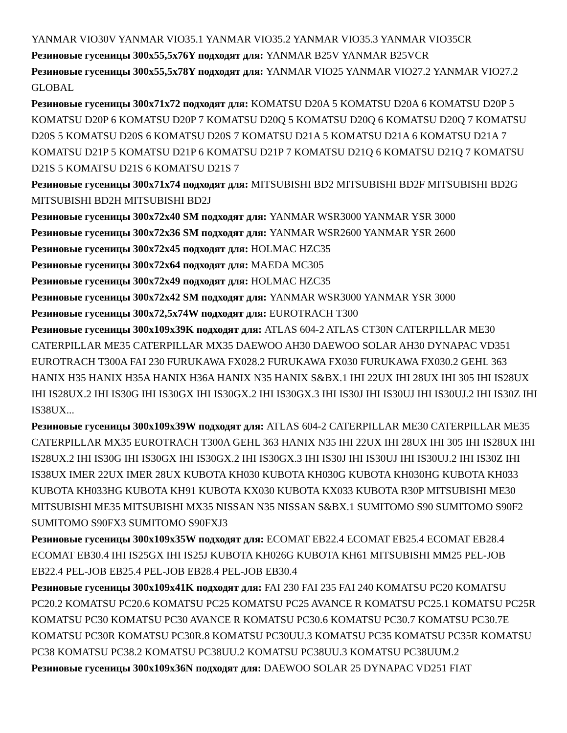YANMAR VIO30V YANMAR VIO35.1 YANMAR VIO35.2 YANMAR VIO35.3 YANMAR VIO35CR
Резиновые гусеницы 300x55,5x76Y подходят для: YANMAR B25V YANMAR B25VCR
Резиновые гусеницы 300x55,5x78Y подходят для: YANMAR VIO25 YANMAR VIO27.2 YANMAR VIO27.2 GLOBAL
Резиновые гусеницы 300x71x72 подходят для: KOMATSU D20A 5 KOMATSU D20A 6 KOMATSU D20P 5 KOMATSU D20P 6 KOMATSU D20P 7 KOMATSU D20Q 5 KOMATSU D20Q 6 KOMATSU D20Q 7 KOMATSU D20S 5 KOMATSU D20S 6 KOMATSU D20S 7 KOMATSU D21A 5 KOMATSU D21A 6 KOMATSU D21A 7 KOMATSU D21P 5 KOMATSU D21P 6 KOMATSU D21P 7 KOMATSU D21Q 6 KOMATSU D21Q 7 KOMATSU D21S 5 KOMATSU D21S 6 KOMATSU D21S 7
Резиновые гусеницы 300x71x74 подходят для: MITSUBISHI BD2 MITSUBISHI BD2F MITSUBISHI BD2G MITSUBISHI BD2H MITSUBISHI BD2J
Резиновые гусеницы 300x72x40 SM подходят для: YANMAR WSR3000 YANMAR YSR 3000
Резиновые гусеницы 300x72x36 SM подходят для: YANMAR WSR2600 YANMAR YSR 2600
Резиновые гусеницы 300x72x45 подходят для: HOLMAC HZC35
Резиновые гусеницы 300x72x64 подходят для: MAEDA MC305
Резиновые гусеницы 300x72x49 подходят для: HOLMAC HZC35
Резиновые гусеницы 300x72x42 SM подходят для: YANMAR WSR3000 YANMAR YSR 3000
Резиновые гусеницы 300x72,5x74W подходят для: EUROTRACH T300
Резиновые гусеницы 300x109x39K подходят для: ATLAS 604-2 ATLAS CT30N CATERPILLAR ME30 CATERPILLAR ME35 CATERPILLAR MX35 DAEWOO AH30 DAEWOO SOLAR AH30 DYNAPAC VD351 EUROTRACH T300A FAI 230 FURUKAWA FX028.2 FURUKAWA FX030 FURUKAWA FX030.2 GEHL 363 HANIX H35 HANIX H35A HANIX H36A HANIX N35 HANIX S&BX.1 IHI 22UX IHI 28UX IHI 305 IHI IS28UX IHI IS28UX.2 IHI IS30G IHI IS30GX IHI IS30GX.2 IHI IS30GX.3 IHI IS30J IHI IS30UJ IHI IS30UJ.2 IHI IS30Z IHI IS38UX...
Резиновые гусеницы 300x109x39W подходят для: ATLAS 604-2 CATERPILLAR ME30 CATERPILLAR ME35 CATERPILLAR MX35 EUROTRACH T300A GEHL 363 HANIX N35 IHI 22UX IHI 28UX IHI 305 IHI IS28UX IHI IS28UX.2 IHI IS30G IHI IS30GX IHI IS30GX.2 IHI IS30GX.3 IHI IS30J IHI IS30UJ IHI IS30UJ.2 IHI IS30Z IHI IS38UX IMER 22UX IMER 28UX KUBOTA KH030 KUBOTA KH030G KUBOTA KH030HG KUBOTA KH033 KUBOTA KH033HG KUBOTA KH91 KUBOTA KX030 KUBOTA KX033 KUBOTA R30P MITSUBISHI ME30 MITSUBISHI ME35 MITSUBISHI MX35 NISSAN N35 NISSAN S&BX.1 SUMITOMO S90 SUMITOMO S90F2 SUMITOMO S90FX3 SUMITOMO S90FXJ3
Резиновые гусеницы 300x109x35W подходят для: ECOMAT EB22.4 ECOMAT EB25.4 ECOMAT EB28.4 ECOMAT EB30.4 IHI IS25GX IHI IS25J KUBOTA KH026G KUBOTA KH61 MITSUBISHI MM25 PEL-JOB EB22.4 PEL-JOB EB25.4 PEL-JOB EB28.4 PEL-JOB EB30.4
Резиновые гусеницы 300x109x41K подходят для: FAI 230 FAI 235 FAI 240 KOMATSU PC20 KOMATSU PC20.2 KOMATSU PC20.6 KOMATSU PC25 KOMATSU PC25 AVANCE R KOMATSU PC25.1 KOMATSU PC25R KOMATSU PC30 KOMATSU PC30 AVANCE R KOMATSU PC30.6 KOMATSU PC30.7 KOMATSU PC30.7E KOMATSU PC30R KOMATSU PC30R.8 KOMATSU PC30UU.3 KOMATSU PC35 KOMATSU PC35R KOMATSU PC38 KOMATSU PC38.2 KOMATSU PC38UU.2 KOMATSU PC38UU.3 KOMATSU PC38UUM.2
Резиновые гусеницы 300x109x36N подходят для: DAEWOO SOLAR 25 DYNAPAC VD251 FIAT